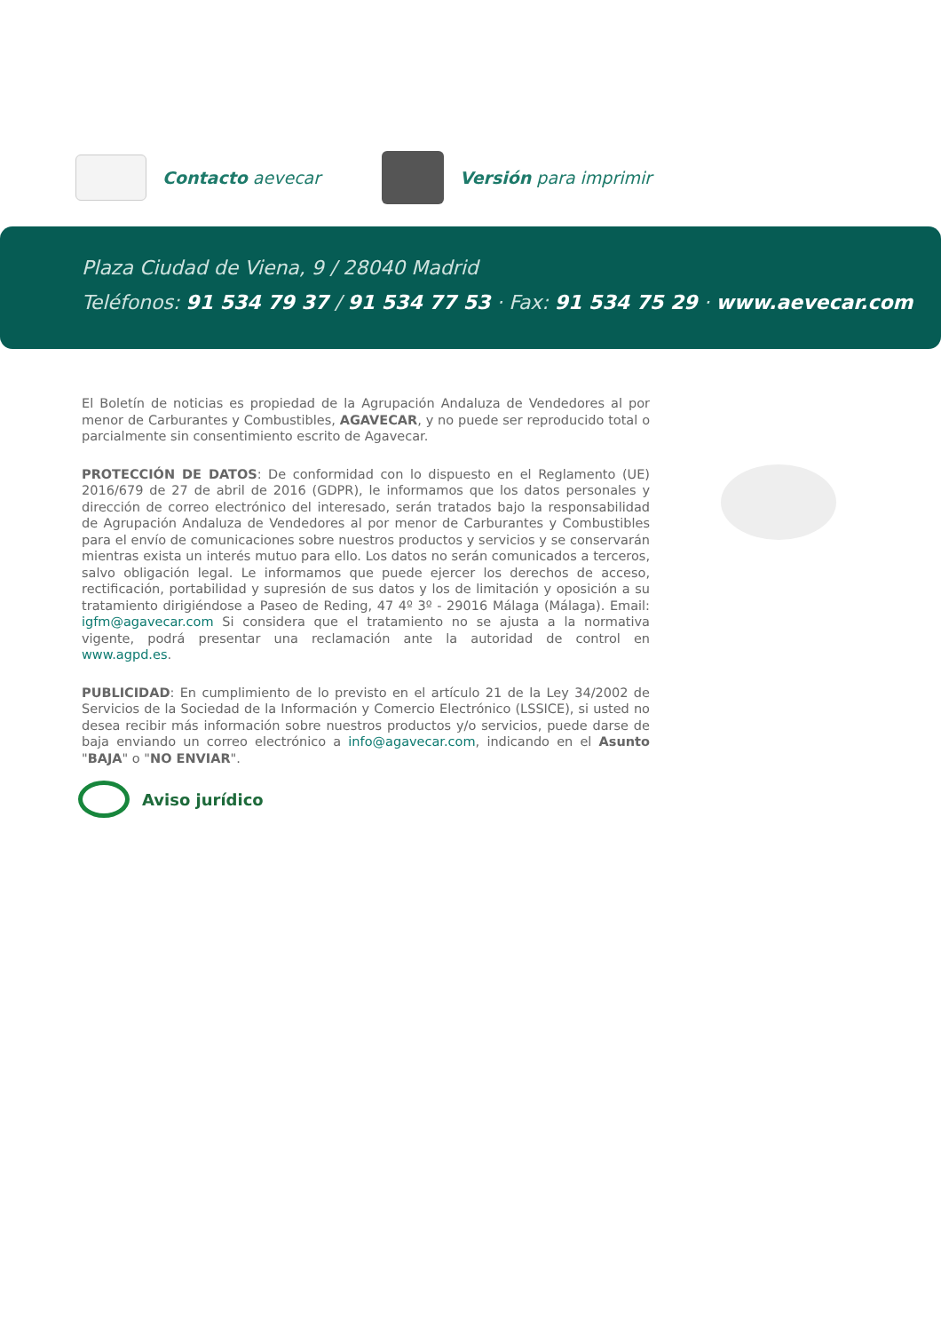Contacto aevecar Versión para imprimir
Plaza Ciudad de Viena, 9 / 28040 Madrid
Teléfonos: 91 534 79 37 / 91 534 77 53 · Fax: 91 534 75 29 · www.aevecar.com
El Boletín de noticias es propiedad de la Agrupación Andaluza de Vendedores al por menor de Carburantes y Combustibles, AGAVECAR, y no puede ser reproducido total o parcialmente sin consentimiento escrito de Agavecar.
PROTECCIÓN DE DATOS: De conformidad con lo dispuesto en el Reglamento (UE) 2016/679 de 27 de abril de 2016 (GDPR), le informamos que los datos personales y dirección de correo electrónico del interesado, serán tratados bajo la responsabilidad de Agrupación Andaluza de Vendedores al por menor de Carburantes y Combustibles para el envío de comunicaciones sobre nuestros productos y servicios y se conservarán mientras exista un interés mutuo para ello. Los datos no serán comunicados a terceros, salvo obligación legal. Le informamos que puede ejercer los derechos de acceso, rectificación, portabilidad y supresión de sus datos y los de limitación y oposición a su tratamiento dirigiéndose a Paseo de Reding, 47 4º 3º - 29016 Málaga (Málaga). Email: igfm@agavecar.com Si considera que el tratamiento no se ajusta a la normativa vigente, podrá presentar una reclamación ante la autoridad de control en www.agpd.es.
PUBLICIDAD: En cumplimiento de lo previsto en el artículo 21 de la Ley 34/2002 de Servicios de la Sociedad de la Información y Comercio Electrónico (LSSICE), si usted no desea recibir más información sobre nuestros productos y/o servicios, puede darse de baja enviando un correo electrónico a info@agavecar.com, indicando en el Asunto "BAJA" o "NO ENVIAR".
Aviso jurídico